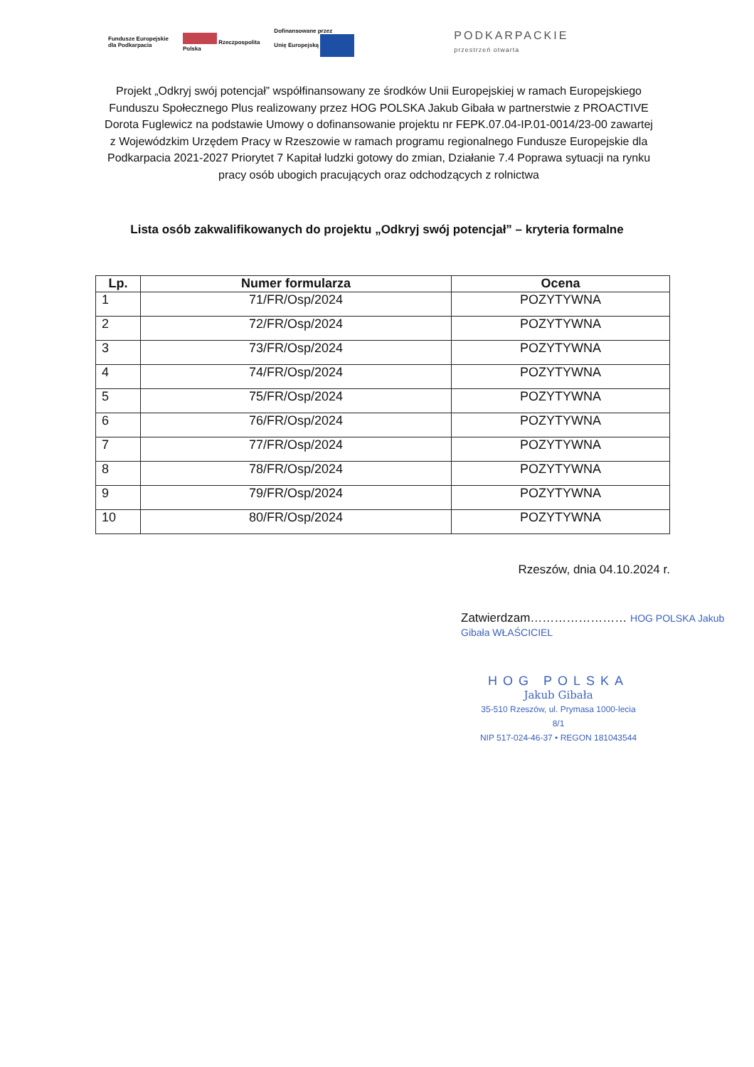Fundusze Europejskie
dla Podkarpacia
Rzeczpospolita
Polska
Dofinansowane przez
Unię Europejską
PODKARPACKIE
przestrzeń otwarta
Projekt „Odkryj swój potencjał” współfinansowany ze środków Unii Europejskiej w ramach Europejskiego Funduszu Społecznego Plus realizowany przez HOG POLSKA Jakub Gibała w partnerstwie z PROACTIVE Dorota Fuglewicz na podstawie Umowy o dofinansowanie projektu nr FEPK.07.04-IP.01-0014/23-00 zawartej z Wojewódzkim Urzędem Pracy w Rzeszowie w ramach programu regionalnego Fundusze Europejskie dla Podkarpacia 2021-2027 Priorytet 7 Kapitał ludzki gotowy do zmian, Działanie 7.4 Poprawa sytuacji na rynku pracy osób ubogich pracujących oraz odchodzących z rolnictwa
Lista osób zakwalifikowanych do projektu „Odkryj swój potencjał” – kryteria formalne
| Lp. | Numer formularza | Ocena |
| --- | --- | --- |
| 1 | 71/FR/Osp/2024 | POZYTYWNA |
| 2 | 72/FR/Osp/2024 | POZYTYWNA |
| 3 | 73/FR/Osp/2024 | POZYTYWNA |
| 4 | 74/FR/Osp/2024 | POZYTYWNA |
| 5 | 75/FR/Osp/2024 | POZYTYWNA |
| 6 | 76/FR/Osp/2024 | POZYTYWNA |
| 7 | 77/FR/Osp/2024 | POZYTYWNA |
| 8 | 78/FR/Osp/2024 | POZYTYWNA |
| 9 | 79/FR/Osp/2024 | POZYTYWNA |
| 10 | 80/FR/Osp/2024 | POZYTYWNA |
Rzeszów, dnia 04.10.2024 r.
Zatwierdzam…………………… HOG POLSKA Jakub Gibała WŁAŚCICIEL
HOG POLSKA
Jakub Gibała
35-510 Rzeszów, ul. Prymasa 1000-lecia 8/1
NIP 517-024-46-37 • REGON 181043544